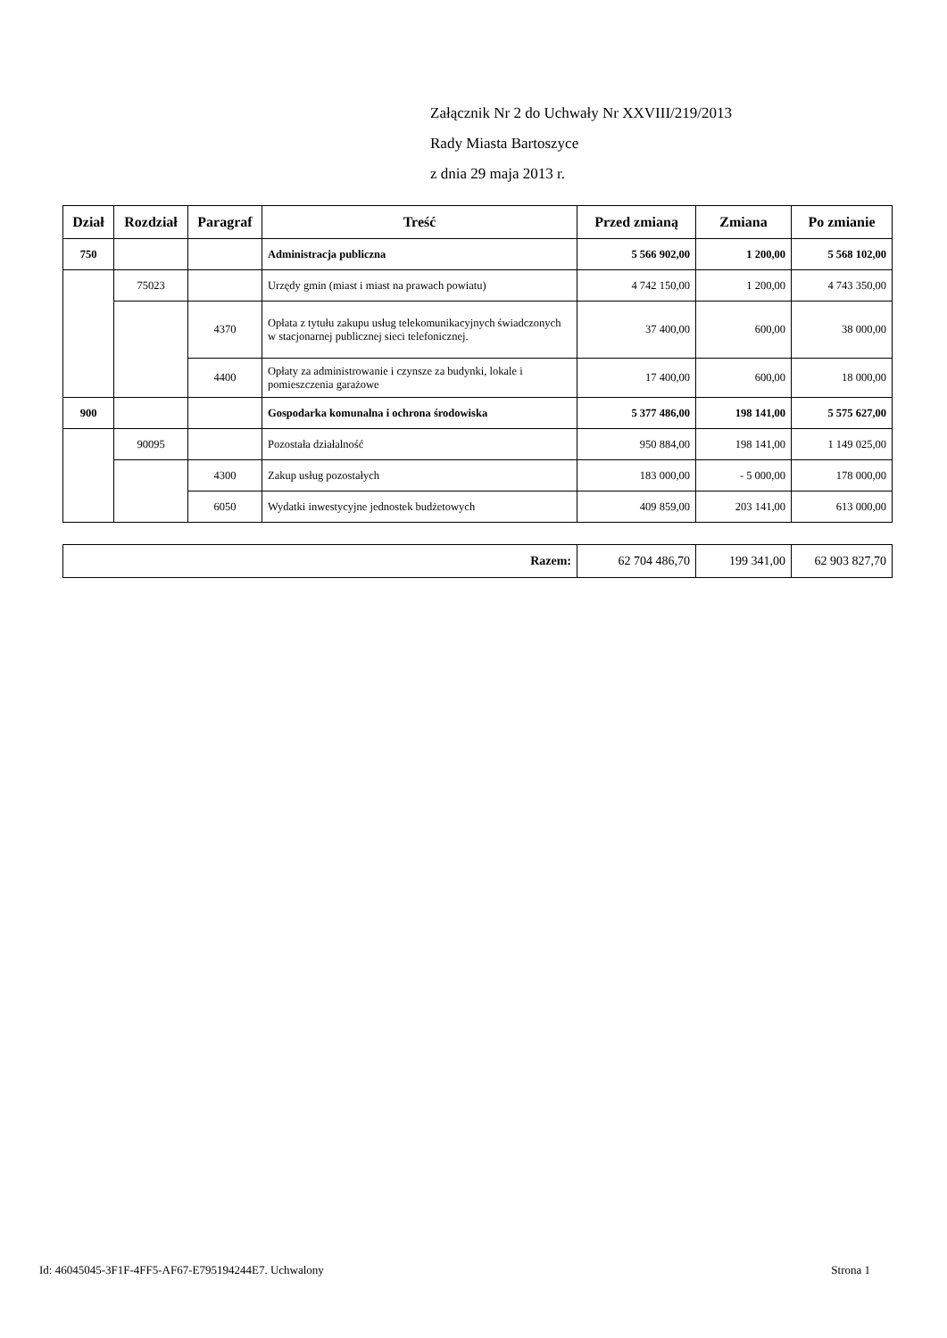Załącznik Nr 2 do Uchwały Nr XXVIII/219/2013
Rady Miasta Bartoszyce
z dnia 29 maja 2013 r.
| Dział | Rozdział | Paragraf | Treść | Przed zmianą | Zmiana | Po zmianie |
| --- | --- | --- | --- | --- | --- | --- |
| 750 | | | Administracja publiczna | 5 566 902,00 | 1 200,00 | 5 568 102,00 |
| | 75023 | | Urzędy gmin (miast i miast na prawach powiatu) | 4 742 150,00 | 1 200,00 | 4 743 350,00 |
| | | 4370 | Opłata z tytułu zakupu usług telekomunikacyjnych świadczonych w stacjonarnej publicznej sieci telefonicznej. | 37 400,00 | 600,00 | 38 000,00 |
| | | 4400 | Opłaty za administrowanie i czynsze za budynki, lokale i pomieszczenia garażowe | 17 400,00 | 600,00 | 18 000,00 |
| 900 | | | Gospodarka komunalna i ochrona środowiska | 5 377 486,00 | 198 141,00 | 5 575 627,00 |
| | 90095 | | Pozostała działalność | 950 884,00 | 198 141,00 | 1 149 025,00 |
| | | 4300 | Zakup usług pozostałych | 183 000,00 | - 5 000,00 | 178 000,00 |
| | | 6050 | Wydatki inwestycyjne jednostek budżetowych | 409 859,00 | 203 141,00 | 613 000,00 |
| Razem: | 62 704 486,70 | 199 341,00 | 62 903 827,70 |
Id: 46045045-3F1F-4FF5-AF67-E795194244E7. Uchwalony Strona 1